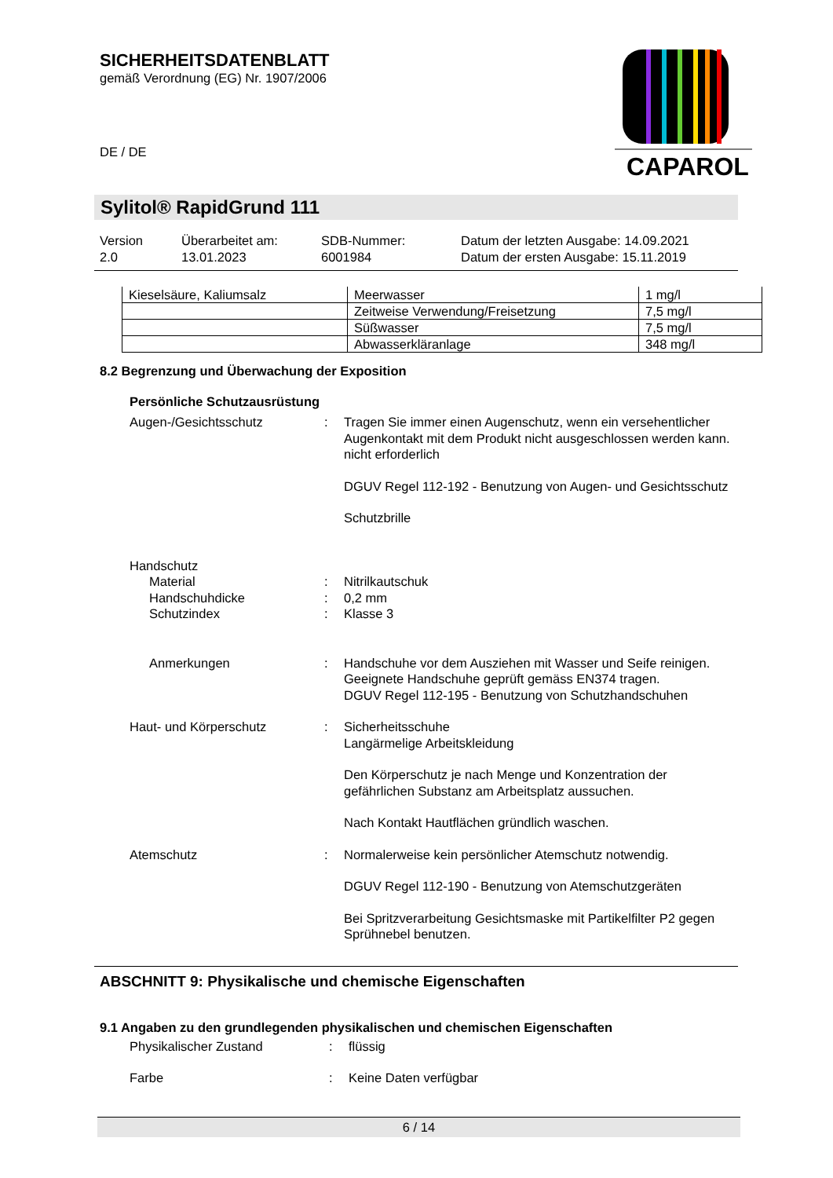SICHERHEITSDATENBLATT
gemäß Verordnung (EG) Nr. 1907/2006
DE / DE
CAPAROL
Sylitol® RapidGrund 111
Version
2.0
Überarbeitet am:
13.01.2023
SDB-Nummer:
6001984
Datum der letzten Ausgabe: 14.09.2021
Datum der ersten Ausgabe: 15.11.2019
| Kieselsäure, Kaliumsalz | Meerwasser | 1 mg/l |
| | Zeitweise Verwendung/Freisetzung | 7,5 mg/l |
| | Süßwasser | 7,5 mg/l |
| | Abwasserkläranlage | 348 mg/l |
8.2 Begrenzung und Überwachung der Exposition
Persönliche Schutzausrüstung
Augen-/Gesichtsschutz
:
Tragen Sie immer einen Augenschutz, wenn ein versehentlicher Augenkontakt mit dem Produkt nicht ausgeschlossen werden kann.
nicht erforderlich
DGUV Regel 112-192 - Benutzung von Augen- und Gesichtsschutz
Schutzbrille
Handschutz
Material
:
Nitrilkautschuk
Handschuhdicke
:
0,2 mm
Schutzindex
:
Klasse 3
Anmerkungen
:
Handschuhe vor dem Ausziehen mit Wasser und Seife reinigen. Geeignete Handschuhe geprüft gemäss EN374 tragen.
DGUV Regel 112-195 - Benutzung von Schutzhandschuhen
Haut- und Körperschutz
:
Sicherheitsschuhe
Langärmelige Arbeitskleidung
Den Körperschutz je nach Menge und Konzentration der gefährlichen Substanz am Arbeitsplatz aussuchen.
Nach Kontakt Hautflächen gründlich waschen.
Atemschutz
:
Normalerweise kein persönlicher Atemschutz notwendig.
DGUV Regel 112-190 - Benutzung von Atemschutzgeräten
Bei Spritzverarbeitung Gesichtsmaske mit Partikelfilter P2 gegen Sprühnebel benutzen.
ABSCHNITT 9: Physikalische und chemische Eigenschaften
9.1 Angaben zu den grundlegenden physikalischen und chemischen Eigenschaften
Physikalischer Zustand
:
flüssig
Farbe
:
Keine Daten verfügbar
6 / 14